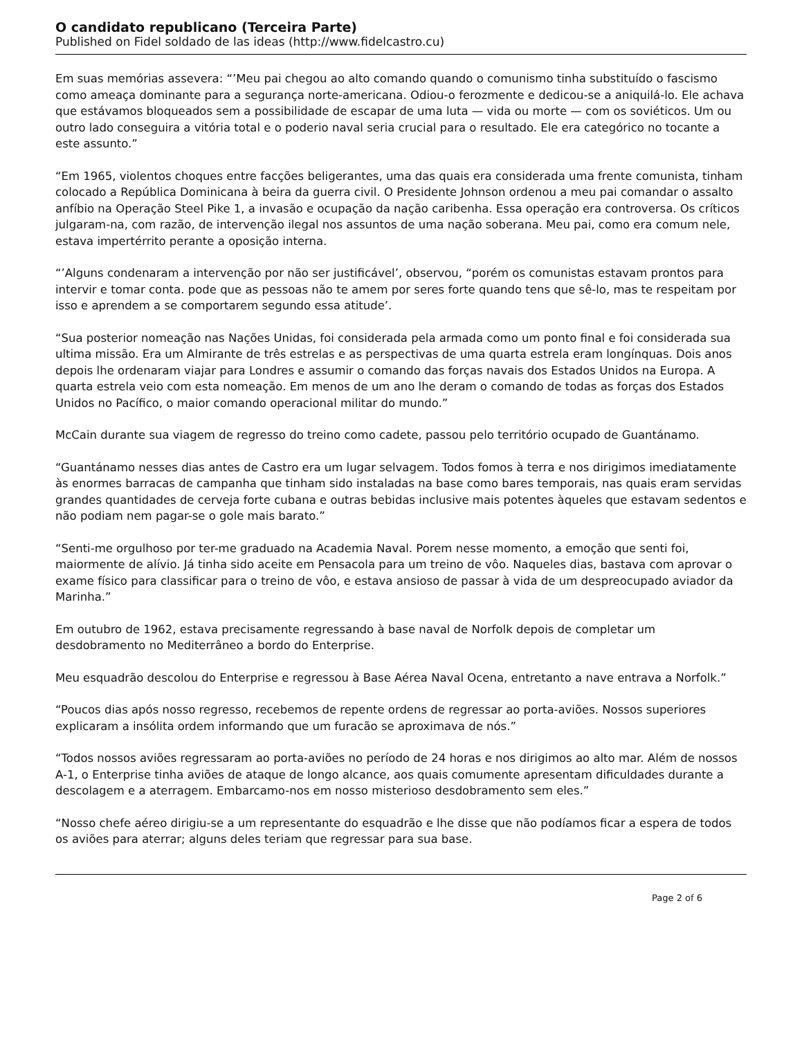O candidato republicano (Terceira Parte)
Published on Fidel soldado de las ideas (http://www.fidelcastro.cu)
Em suas memórias assevera: “’Meu pai chegou ao alto comando quando o comunismo tinha substituído o fascismo como ameaça dominante para a segurança norte-americana. Odiou-o ferozmente e dedicou-se a aniquilá-lo. Ele achava que estávamos bloqueados sem a possibilidade de escapar de uma luta — vida ou morte — com os soviéticos. Um ou outro lado conseguira a vitória total e o poderio naval seria crucial para o resultado. Ele era categórico no tocante a este assunto.”
“Em 1965, violentos choques entre facções beligerantes, uma das quais era considerada uma frente comunista, tinham colocado a República Dominicana à beira da guerra civil. O Presidente Johnson ordenou a meu pai comandar o assalto anfíbio na Operação Steel Pike 1, a invasão e ocupação da nação caribenha. Essa operação era controversa. Os críticos julgaram-na, com razão, de intervenção ilegal nos assuntos de uma nação soberana. Meu pai, como era comum nele, estava impertérrito perante a oposição interna.
“’Alguns condenaram a intervenção por não ser justificável’, observou, “porém os comunistas estavam prontos para intervir e tomar conta. pode que as pessoas não te amem por seres forte quando tens que sê-lo, mas te respeitam por isso e aprendem a se comportarem segundo essa atitude’.
“Sua posterior nomeação nas Nações Unidas, foi considerada pela armada como um ponto final e foi considerada sua ultima missão. Era um Almirante de três estrelas e as perspectivas de uma quarta estrela eram longínquas. Dois anos depois lhe ordenaram viajar para Londres e assumir o comando das forças navais dos Estados Unidos na Europa. A quarta estrela veio com esta nomeação. Em menos de um ano lhe deram o comando de todas as forças dos Estados Unidos no Pacífico, o maior comando operacional militar do mundo.”
McCain durante sua viagem de regresso do treino como cadete, passou pelo território ocupado de Guantánamo.
“Guantánamo nesses dias antes de Castro era um lugar selvagem. Todos fomos à terra e nos dirigimos imediatamente às enormes barracas de campanha que tinham sido instaladas na base como bares temporais, nas quais eram servidas grandes quantidades de cerveja forte cubana e outras bebidas inclusive mais potentes àqueles que estavam sedentos e não podiam nem pagar-se o gole mais barato.”
“Senti-me orgulhoso por ter-me graduado na Academia Naval. Porem nesse momento, a emoção que senti foi, maiormente de alívio. Já tinha sido aceite em Pensacola para um treino de vôo. Naqueles dias, bastava com aprovar o exame físico para classificar para o treino de vôo, e estava ansioso de passar à vida de um despreocupado aviador da Marinha.”
Em outubro de 1962, estava precisamente regressando à base naval de Norfolk depois de completar um desdobramento no Mediterrâneo a bordo do Enterprise.
Meu esquadrão descolou do Enterprise e regressou à Base Aérea Naval Ocena, entretanto a nave entrava a Norfolk.”
“Poucos dias após nosso regresso, recebemos de repente ordens de regressar ao porta-aviões. Nossos superiores explicaram a insólita ordem informando que um furacão se aproximava de nós.”
“Todos nossos aviões regressaram ao porta-aviões no período de 24 horas e nos dirigimos ao alto mar. Além de nossos A-1, o Enterprise tinha aviões de ataque de longo alcance, aos quais comumente apresentam dificuldades durante a descolagem e a aterragem. Embarcamo-nos em nosso misterioso desdobramento sem eles.”
“Nosso chefe aéreo dirigiu-se a um representante do esquadrão e lhe disse que não podíamos ficar a espera de todos os aviões para aterrar; alguns deles teriam que regressar para sua base.
Page 2 of 6